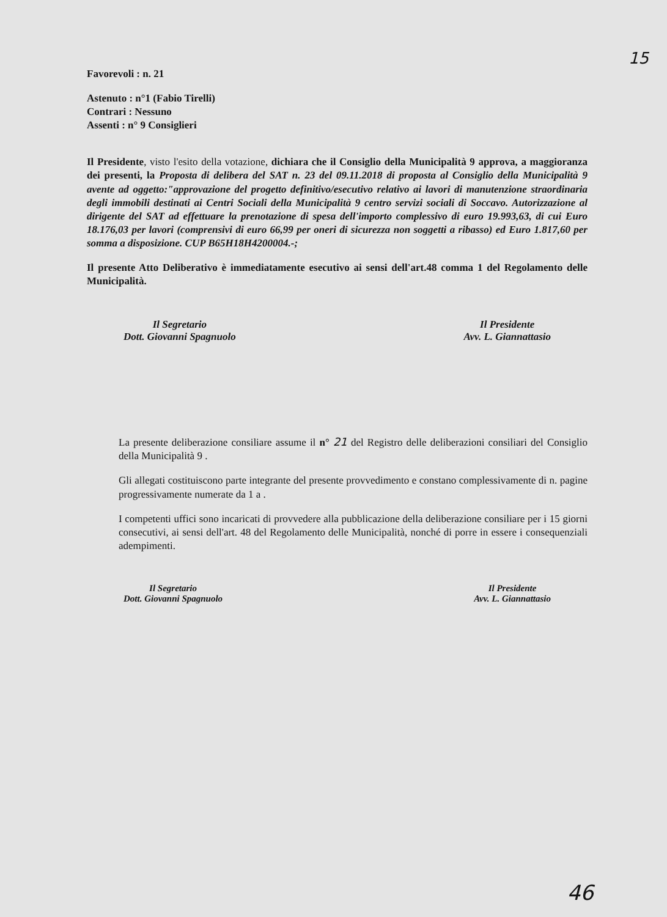15
Favorevoli : n. 21
Astenuto : n°1 (Fabio Tirelli)
Contrari : Nessuno
Assenti : n° 9 Consiglieri
Il Presidente, visto l'esito della votazione, dichiara che il Consiglio della Municipalità 9 approva, a maggioranza dei presenti, la Proposta di delibera del SAT n. 23 del 09.11.2018 di proposta al Consiglio della Municipalità 9 avente ad oggetto:"approvazione del progetto definitivo/esecutivo relativo ai lavori di manutenzione straordinaria degli immobili destinati ai Centri Sociali della Municipalità 9 centro servizi sociali di Soccavo. Autorizzazione al dirigente del SAT ad effettuare la prenotazione di spesa dell'importo complessivo di euro 19.993,63, di cui Euro 18.176,03 per lavori (comprensivi di euro 66,99 per oneri di sicurezza non soggetti a ribasso) ed Euro 1.817,60 per somma a disposizione. CUP B65H18H4200004.-;
Il presente Atto Deliberativo è immediatamente esecutivo ai sensi dell'art.48 comma 1 del Regolamento delle Municipalità.
Il Segretario
Dott. Giovanni Spagnuolo
Il Presidente
Avv. L. Giannattasio
La presente deliberazione consiliare assume il n° 21 del Registro delle deliberazioni consiliari del Consiglio della Municipalità 9 .
Gli allegati costituiscono parte integrante del presente provvedimento e constano complessivamente di n. pagine progressivamente numerate da 1 a .
I competenti uffici sono incaricati di provvedere alla pubblicazione della deliberazione consiliare per i 15 giorni consecutivi, ai sensi dell'art. 48 del Regolamento delle Municipalità, nonché di porre in essere i consequenziali adempimenti.
Il Segretario
Dott. Giovanni Spagnuolo
Il Presidente
Avv. L. Giannattasio
46